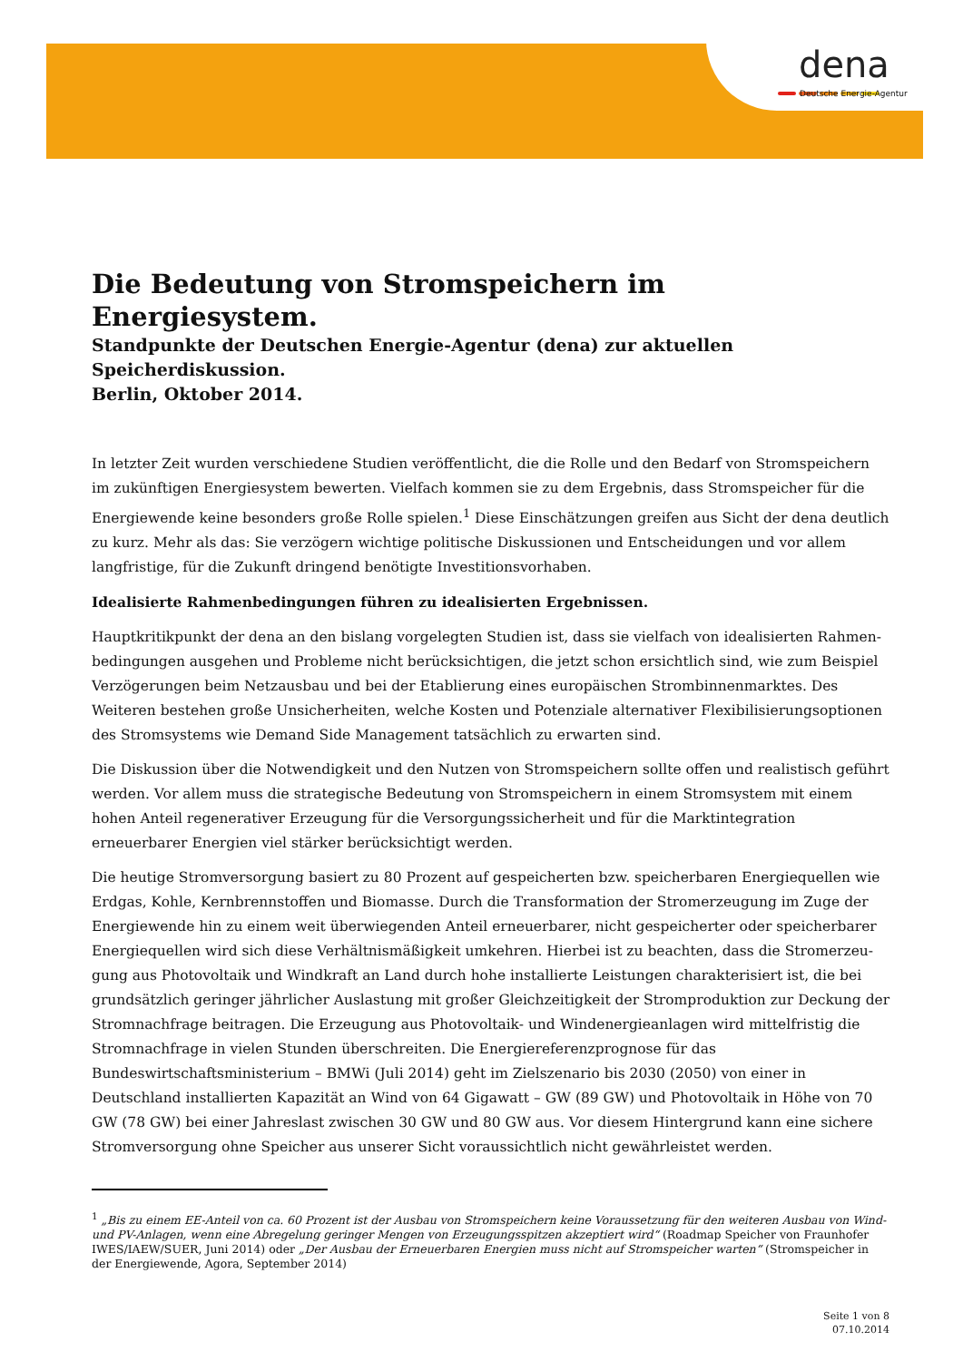dena
Deutsche Energie-Agentur
Die Bedeutung von Stromspeichern im Energiesystem.
Standpunkte der Deutschen Energie-Agentur (dena) zur aktuellen Speicherdiskussion.
Berlin, Oktober 2014.
In letzter Zeit wurden verschiedene Studien veröffentlicht, die die Rolle und den Bedarf von Stromspeichern im zukünftigen Energiesystem bewerten. Vielfach kommen sie zu dem Ergebnis, dass Stromspeicher für die Energiewende keine besonders große Rolle spielen.<sup>1</sup> Diese Einschätzungen greifen aus Sicht der dena deutlich zu kurz. Mehr als das: Sie verzögern wichtige politische Diskussionen und Entscheidungen und vor allem langfristige, für die Zukunft dringend benötigte Investitionsvorhaben.
Idealisierte Rahmenbedingungen führen zu idealisierten Ergebnissen.
Hauptkritikpunkt der dena an den bislang vorgelegten Studien ist, dass sie vielfach von idealisierten Rahmen-bedingungen ausgehen und Probleme nicht berücksichtigen, die jetzt schon ersichtlich sind, wie zum Beispiel Verzögerungen beim Netzausbau und bei der Etablierung eines europäischen Strombinnenmarktes. Des Weiteren bestehen große Unsicherheiten, welche Kosten und Potenziale alternativer Flexibilisierungsoptionen des Stromsystems wie Demand Side Management tatsächlich zu erwarten sind.
Die Diskussion über die Notwendigkeit und den Nutzen von Stromspeichern sollte offen und realistisch geführt werden. Vor allem muss die strategische Bedeutung von Stromspeichern in einem Stromsystem mit einem hohen Anteil regenerativer Erzeugung für die Versorgungssicherheit und für die Marktintegration erneuerbarer Energien viel stärker berücksichtigt werden.
Die heutige Stromversorgung basiert zu 80 Prozent auf gespeicherten bzw. speicherbaren Energiequellen wie Erdgas, Kohle, Kernbrennstoffen und Biomasse. Durch die Transformation der Stromerzeugung im Zuge der Energiewende hin zu einem weit überwiegenden Anteil erneuerbarer, nicht gespeicherter oder speicherbarer Energiequellen wird sich diese Verhältnismäßigkeit umkehren. Hierbei ist zu beachten, dass die Stromerzeu-gung aus Photovoltaik und Windkraft an Land durch hohe installierte Leistungen charakterisiert ist, die bei grundsätzlich geringer jährlicher Auslastung mit großer Gleichzeitigkeit der Stromproduktion zur Deckung der Stromnachfrage beitragen. Die Erzeugung aus Photovoltaik- und Windenergieanlagen wird mittelfristig die Stromnachfrage in vielen Stunden überschreiten. Die Energiereferenzprognose für das Bundeswirtschaftsministerium – BMWi (Juli 2014) geht im Zielszenario bis 2030 (2050) von einer in Deutschland installierten Kapazität an Wind von 64 Gigawatt – GW (89 GW) und Photovoltaik in Höhe von 70 GW (78 GW) bei einer Jahreslast zwischen 30 GW und 80 GW aus. Vor diesem Hintergrund kann eine sichere Stromversorgung ohne Speicher aus unserer Sicht voraussichtlich nicht gewährleistet werden.
<sup>1</sup> „Bis zu einem EE-Anteil von ca. 60 Prozent ist der Ausbau von Stromspeichern keine Voraussetzung für den weiteren Ausbau von Wind- und PV-Anlagen, wenn eine Abregelung geringer Mengen von Erzeugungsspitzen akzeptiert wird“ (Roadmap Speicher von Fraunhofer IWES/IAEW/SUER, Juni 2014) oder „Der Ausbau der Erneuerbaren Energien muss nicht auf Stromspeicher warten“ (Stromspeicher in der Energiewende, Agora, September 2014)
Seite 1 von 8
07.10.2014